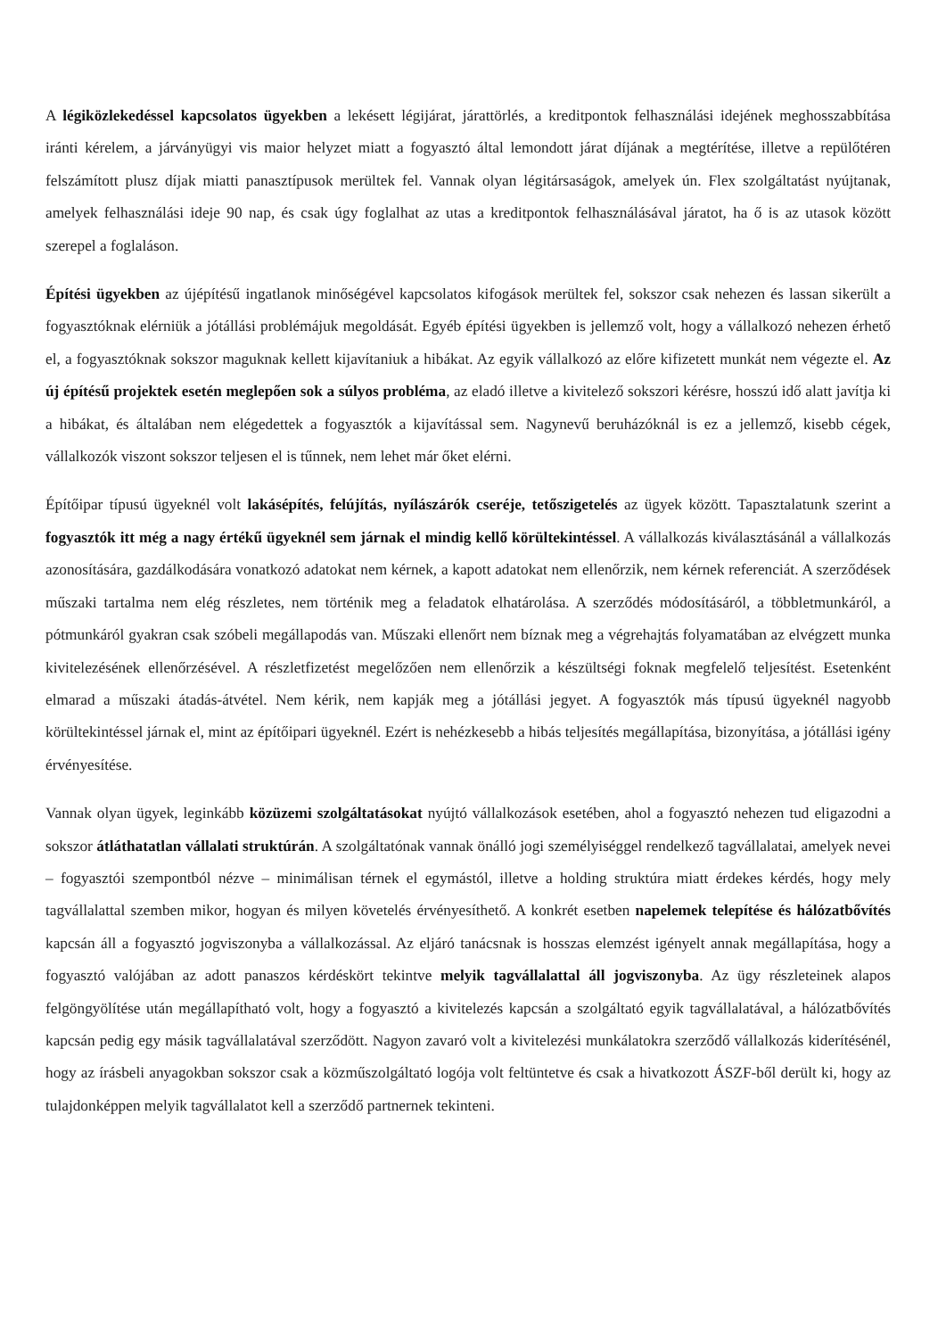A légiközlekedéssel kapcsolatos ügyekben a lekésett légijárat, járattörlés, a kreditpontok felhasználási idejének meghosszabbítása iránti kérelem, a járványügyi vis maior helyzet miatt a fogyasztó által lemondott járat díjának a megtérítése, illetve a repülőtéren felszámított plusz díjak miatti panasztípusok merültek fel. Vannak olyan légitársaságok, amelyek ún. Flex szolgáltatást nyújtanak, amelyek felhasználási ideje 90 nap, és csak úgy foglalhat az utas a kreditpontok felhasználásával járatot, ha ő is az utasok között szerepel a foglaláson.
Építési ügyekben az újépítésű ingatlanok minőségével kapcsolatos kifogások merültek fel, sokszor csak nehezen és lassan sikerült a fogyasztóknak elérniük a jótállási problémájuk megoldását. Egyéb építési ügyekben is jellemző volt, hogy a vállalkozó nehezen érhető el, a fogyasztóknak sokszor maguknak kellett kijavítaniuk a hibákat. Az egyik vállalkozó az előre kifizetett munkát nem végezte el. Az új építésű projektek esetén meglepően sok a súlyos probléma, az eladó illetve a kivitelező sokszori kérésre, hosszú idő alatt javítja ki a hibákat, és általában nem elégedettek a fogyasztók a kijavítással sem. Nagynevű beruházóknál is ez a jellemző, kisebb cégek, vállalkozók viszont sokszor teljesen el is tűnnek, nem lehet már őket elérni.
Építőipar típusú ügyeknél volt lakásépítés, felújítás, nyílászárók cseréje, tetőszigetelés az ügyek között. Tapasztalatunk szerint a fogyasztók itt még a nagy értékű ügyeknél sem járnak el mindig kellő körültekintéssel. A vállalkozás kiválasztásánál a vállalkozás azonosítására, gazdálkodására vonatkozó adatokat nem kérnek, a kapott adatokat nem ellenőrzik, nem kérnek referenciát. A szerződések műszaki tartalma nem elég részletes, nem történik meg a feladatok elhatárolása. A szerződés módosításáról, a többletmunkáról, a pótmunkáról gyakran csak szóbeli megállapodás van. Műszaki ellenőrt nem bíznak meg a végrehajtás folyamatában az elvégzett munka kivitelezésének ellenőrzésével. A részletfizetést megelőzően nem ellenőrzik a készültségi foknak megfelelő teljesítést. Esetenként elmarad a műszaki átadás-átvétel. Nem kérik, nem kapják meg a jótállási jegyet. A fogyasztók más típusú ügyeknél nagyobb körültekintéssel járnak el, mint az építőipari ügyeknél. Ezért is nehézkesebb a hibás teljesítés megállapítása, bizonyítása, a jótállási igény érvényesítése.
Vannak olyan ügyek, leginkább közüzemi szolgáltatásokat nyújtó vállalkozások esetében, ahol a fogyasztó nehezen tud eligazodni a sokszor átláthatatlan vállalati struktúrán. A szolgáltatónak vannak önálló jogi személyiséggel rendelkező tagvállalatai, amelyek nevei – fogyasztói szempontból nézve – minimálisan térnek el egymástól, illetve a holding struktúra miatt érdekes kérdés, hogy mely tagvállalattal szemben mikor, hogyan és milyen követelés érvényesíthető. A konkrét esetben napelemek telepítése és hálózatbővítés kapcsán áll a fogyasztó jogviszonyba a vállalkozással. Az eljáró tanácsnak is hosszas elemzést igényelt annak megállapítása, hogy a fogyasztó valójában az adott panaszos kérdéskört tekintve melyik tagvállalattal áll jogviszonyba. Az ügy részleteinek alapos felgöngyölítése után megállapítható volt, hogy a fogyasztó a kivitelezés kapcsán a szolgáltató egyik tagvállalatával, a hálózatbővítés kapcsán pedig egy másik tagvállalatával szerződött. Nagyon zavaró volt a kivitelezési munkálatokra szerződő vállalkozás kiderítésénél, hogy az írásbeli anyagokban sokszor csak a közműszolgáltató logója volt feltüntetve és csak a hivatkozott ÁSZF-ből derült ki, hogy az tulajdonképpen melyik tagvállalatot kell a szerződő partnernek tekinteni.